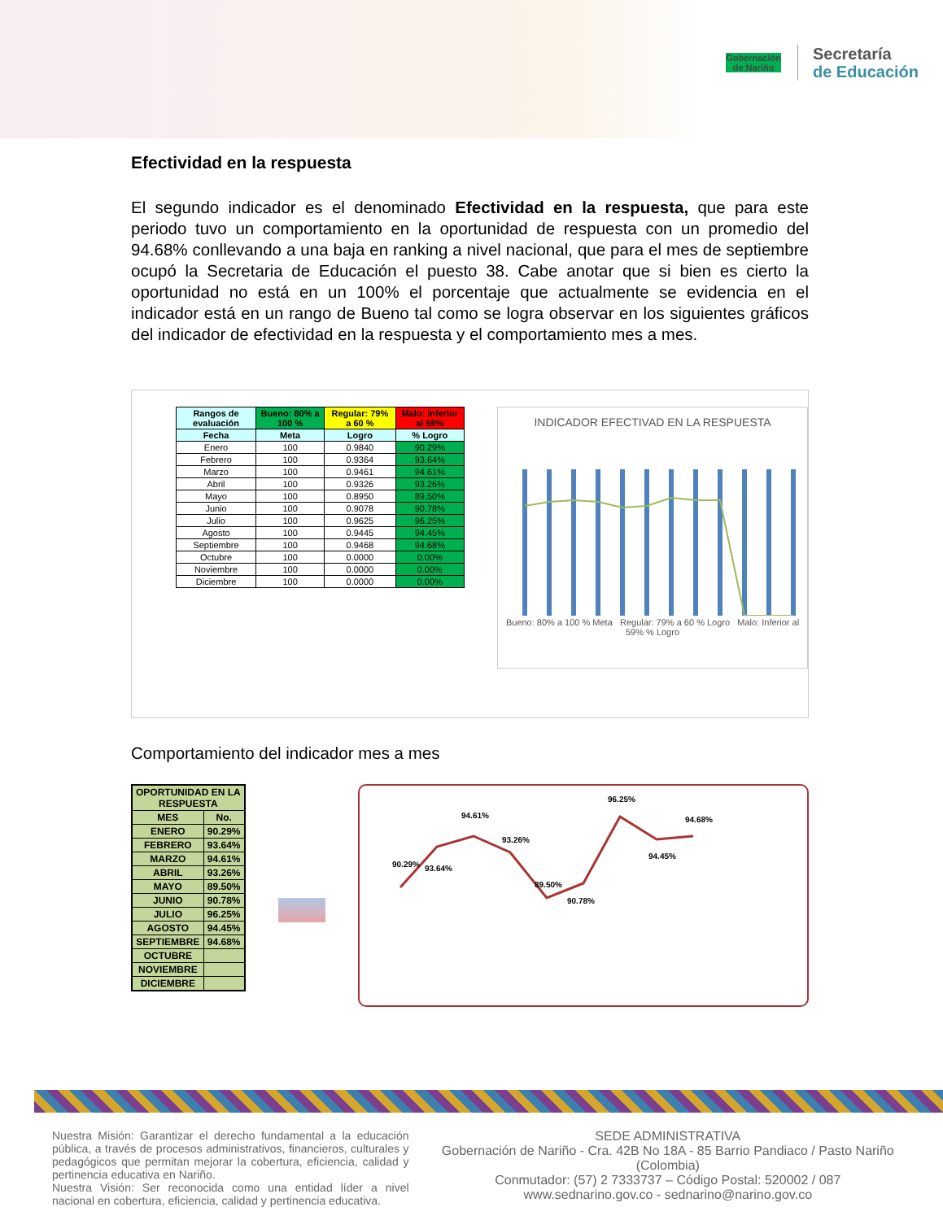Gobernación
de Nariño
Secretaría
de Educación
Efectividad en la respuesta
El segundo indicador es el denominado Efectividad en la respuesta, que para este periodo tuvo un comportamiento en la oportunidad de respuesta con un promedio del 94.68% conllevando a una baja en ranking a nivel nacional, que para el mes de septiembre ocupó la Secretaria de Educación el puesto 38. Cabe anotar que si bien es cierto la oportunidad no está en un 100% el porcentaje que actualmente se evidencia en el indicador está en un rango de Bueno tal como se logra observar en los siguientes gráficos del indicador de efectividad en la respuesta y el comportamiento mes a mes.
| Rangos de evaluación | Bueno: 80% a 100 % | Regular: 79% a 60 % | Malo: Inferior al 59% |
| --- | --- | --- | --- |
| Fecha | Meta | Logro | % Logro |
| Enero | 100 | 0.9840 | 90.29% |
| Febrero | 100 | 0.9364 | 93.64% |
| Marzo | 100 | 0.9461 | 94.61% |
| Abril | 100 | 0.9326 | 93.26% |
| Mayo | 100 | 0.8950 | 89.50% |
| Junio | 100 | 0.9078 | 90.78% |
| Julio | 100 | 0.9625 | 96.25% |
| Agosto | 100 | 0.9445 | 94.45% |
| Septiembre | 100 | 0.9468 | 94.68% |
| Octubre | 100 | 0.0000 | 0.00% |
| Noviembre | 100 | 0.0000 | 0.00% |
| Diciembre | 100 | 0.0000 | 0.00% |
INDICADOR EFECTIVAD EN LA RESPUESTA
Bueno: 80% a 100 % Meta Regular: 79% a 60 % Logro Malo: Inferior al 59% % Logro
Comportamiento del indicador mes a mes
| OPORTUNIDAD EN LA RESPUESTA | |
| --- | --- |
| MES | No. |
| ENERO | 90.29% |
| FEBRERO | 93.64% |
| MARZO | 94.61% |
| ABRIL | 93.26% |
| MAYO | 89.50% |
| JUNIO | 90.78% |
| JULIO | 96.25% |
| AGOSTO | 94.45% |
| SEPTIEMBRE | 94.68% |
| OCTUBRE | |
| NOVIEMBRE | |
| DICIEMBRE | |
90.29%
93.64%
94.61%
93.26%
89.50%
90.78%
96.25%
94.45%
94.68%
Nuestra Misión: Garantizar el derecho fundamental a la educación pública, a través de procesos administrativos, financieros, culturales y pedagógicos que permitan mejorar la cobertura, eficiencia, calidad y pertinencia educativa en Nariño.
Nuestra Visión: Ser reconocida como una entidad líder a nivel nacional en cobertura, eficiencia, calidad y pertinencia educativa.
SEDE ADMINISTRATIVA
Gobernación de Nariño - Cra. 42B No 18A - 85 Barrio Pandiaco / Pasto Nariño (Colombia)
Conmutador: (57) 2 7333737 – Código Postal: 520002 / 087
www.sednarino.gov.co - sednarino@narino.gov.co